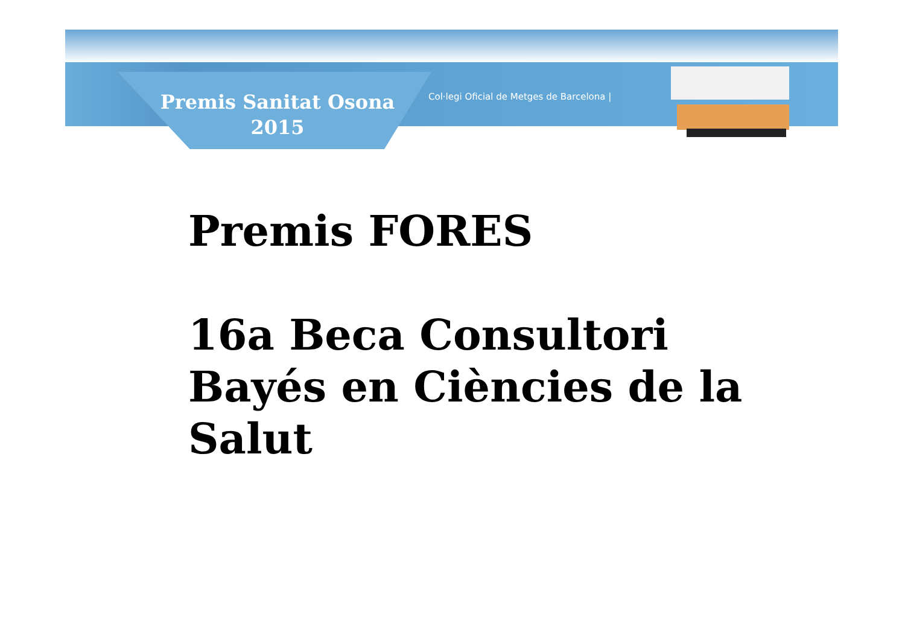Premis Sanitat Osona
2015
Col·legi Oficial de Metges de Barcelona |
Premis FORES
16a Beca Consultori
Bayés en Ciències de la
Salut